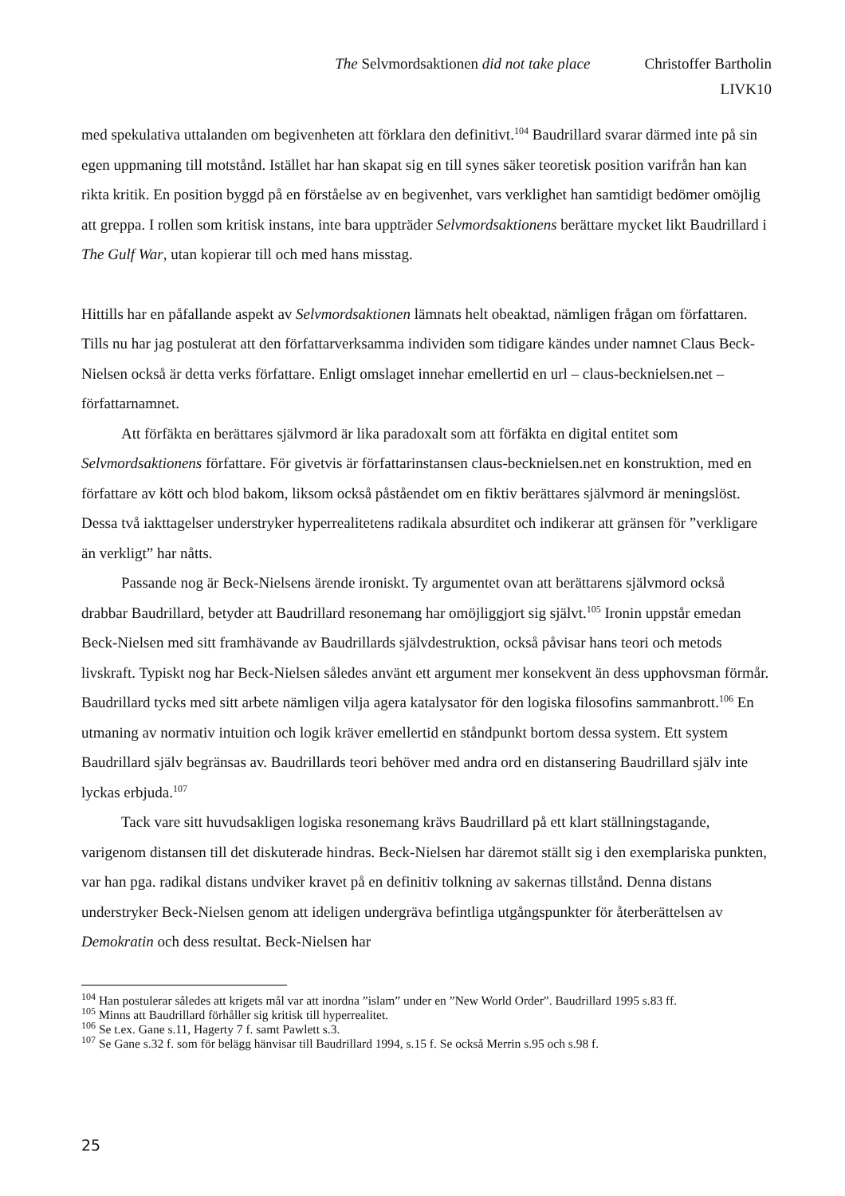The Selvmordsaktionen did not take place Christoffer Bartholin
LIVK10
med spekulativa uttalanden om begivenheten att förklara den definitivt.<sup>104</sup> Baudrillard svarar därmed inte på sin egen uppmaning till motstånd. Istället har han skapat sig en till synes säker teoretisk position varifrån han kan rikta kritik. En position byggd på en förståelse av en begivenhet, vars verklighet han samtidigt bedömer omöjlig att greppa. I rollen som kritisk instans, inte bara uppträder Selvmordsaktionens berättare mycket likt Baudrillard i The Gulf War, utan kopierar till och med hans misstag.
Hittills har en påfallande aspekt av Selvmordsaktionen lämnats helt obeaktad, nämligen frågan om författaren. Tills nu har jag postulerat att den författarverksamma individen som tidigare kändes under namnet Claus Beck-Nielsen också är detta verks författare. Enligt omslaget innehar emellertid en url – claus-becknielsen.net – författarnamnet.
Att förfäkta en berättares självmord är lika paradoxalt som att förfäkta en digital entitet som Selvmordsaktionens författare. För givetvis är författarinstansen claus-becknielsen.net en konstruktion, med en författare av kött och blod bakom, liksom också påståendet om en fiktiv berättares självmord är meningslöst. Dessa två iakttagelser understryker hyperrealitetens radikala absurditet och indikerar att gränsen för ”verkligare än verkligt” har nåtts.
Passande nog är Beck-Nielsens ärende ironiskt. Ty argumentet ovan att berättarens självmord också drabbar Baudrillard, betyder att Baudrillard resonemang har omöjliggjort sig självt.<sup>105</sup> Ironin uppstår emedan Beck-Nielsen med sitt framhävande av Baudrillards självdestruktion, också påvisar hans teori och metods livskraft. Typiskt nog har Beck-Nielsen således använt ett argument mer konsekvent än dess upphovsman förmår. Baudrillard tycks med sitt arbete nämligen vilja agera katalysator för den logiska filosofins sammanbrott.<sup>106</sup> En utmaning av normativ intuition och logik kräver emellertid en ståndpunkt bortom dessa system. Ett system Baudrillard själv begränsas av. Baudrillards teori behöver med andra ord en distansering Baudrillard själv inte lyckas erbjuda.<sup>107</sup>
Tack vare sitt huvudsakligen logiska resonemang krävs Baudrillard på ett klart ställningstagande, varigenom distansen till det diskuterade hindras. Beck-Nielsen har däremot ställt sig i den exemplariska punkten, var han pga. radikal distans undviker kravet på en definitiv tolkning av sakernas tillstånd. Denna distans understryker Beck-Nielsen genom att ideligen undergräva befintliga utgångspunkter för återberättelsen av Demokratin och dess resultat. Beck-Nielsen har
<sup>104</sup> Han postulerar således att krigets mål var att inordna ”islam” under en ”New World Order”. Baudrillard 1995 s.83 ff.
<sup>105</sup> Minns att Baudrillard förhåller sig kritisk till hyperrealitet.
<sup>106</sup> Se t.ex. Gane s.11, Hagerty 7 f. samt Pawlett s.3.
<sup>107</sup> Se Gane s.32 f. som för belägg hänvisar till Baudrillard 1994, s.15 f. Se också Merrin s.95 och s.98 f.
25